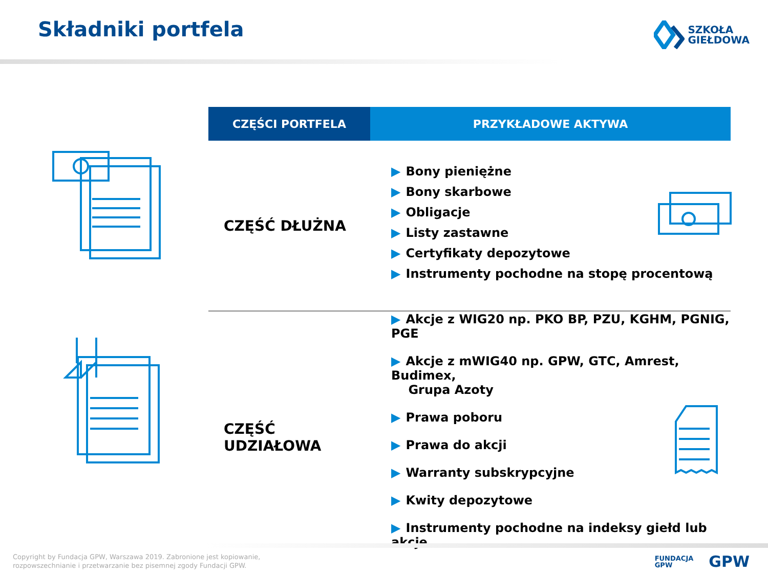Składniki portfela
SZKOŁA
GIEŁDOWA
| CZĘŚCI PORTFELA | PRZYKŁADOWE AKTYWA |
| --- | --- |
| CZĘŚĆ DŁUŻNA | ▶ Bony pieniężne ▶ Bony skarbowe ▶ Obligacje ▶ Listy zastawne ▶ Certyfikaty depozytowe ▶ Instrumenty pochodne na stopę procentową |
| CZĘŚĆ UDZIAŁOWA | ▶ Akcje z WIG20 np. PKO BP, PZU, KGHM, PGNIG, PGE ▶ Akcje z mWIG40 np. GPW, GTC, Amrest, Budimex, Grupa Azoty ▶ Prawa poboru ▶ Prawa do akcji ▶ Warranty subskrypcyjne ▶ Kwity depozytowe ▶ Instrumenty pochodne na indeksy giełd lub akcje |
Copyright by Fundacja GPW, Warszawa 2019. Zabronione jest kopiowanie,
rozpowszechnianie i przetwarzanie bez pisemnej zgody Fundacji GPW.
FUNDACJA
GPW
GPW